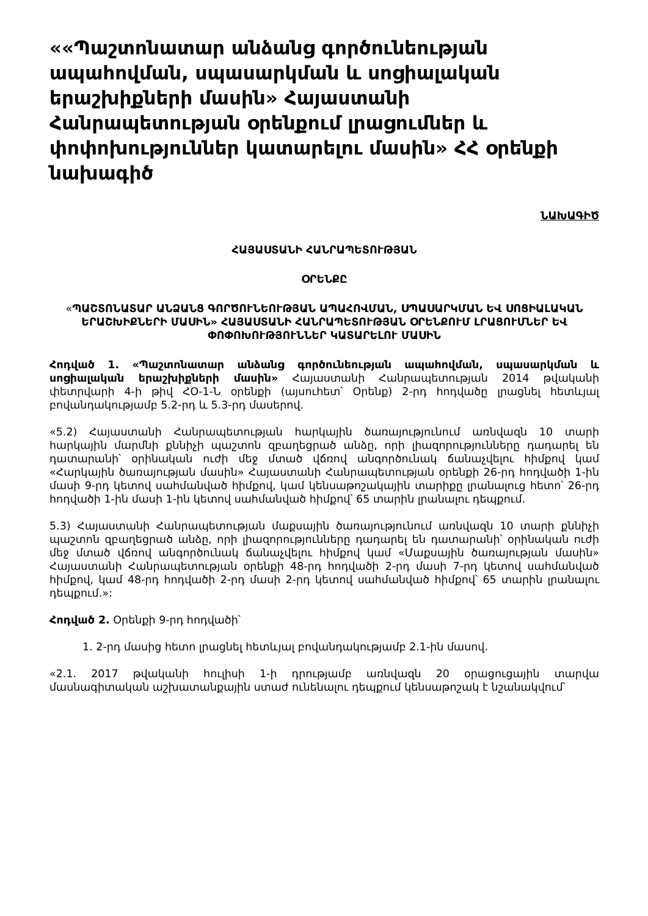««Պաշտոնատար անձանց գործունեության ապահովման, սպասարկման և սոցիալական երաշխիքների մասին» Հայաստանի Հանրապետության օրենքում լրացումներ և փոփոխություններ կատարելու մասին» ՀՀ օրենքի նախագիծ
ՆԱԽԱԳԻԾ
ՀԱՅԱՍՏԱՆԻ ՀԱՆՐԱՊԵՏՈՒԹՅԱՆ
ՕՐԵՆՔԸ
«ՊԱՇՏՈՆԱՏԱՐ ԱՆՁԱՆՑ ԳՈՐԾՈՒՆԵՈՒԹՅԱՆ ԱՊԱՀՈՎՄԱՆ, ՍՊԱՍԱՐԿՄԱՆ ԵՎ ՍՈՑԻԱԼԱԿԱՆ ԵՐԱՇԽԻՔՆԵՐԻ ՄԱՍԻՆ» ՀԱՅԱՍՏԱՆԻ ՀԱՆՐԱՊԵՏՈՒԹՅԱՆ ՕՐԵՆՔՈՒՄ ԼՐԱՑՈՒՄՆԵՐ ԵՎ ՓՈՓՈԽՈՒԹՅՈՒՆՆԵՐ ԿԱՏԱՐԵԼՈՒ ՄԱՍԻՆ
Հոդված 1. «Պաշտոնատար անձանց գործունեության ապահովման, սպասարկման և սոցիալական երաշխիքների մասին» Հայաստանի Հանրապետության 2014 թվականի փետրվարի 4-ի թիվ ՀՕ-1-Ն օրենքի (այսուհետ՝ Օրենք) 2-րդ հոդվածը լրացնել հետևյալ բովանդակությամբ 5.2-րդ և 5.3-րդ մասերով.
«5.2) Հայաստանի Հանրապետության հարկային ծառայությունում առնվազն 10 տարի հարկային մարմնի քննիչի պաշտոն զբաղեցրած անձը, որի լիազորությունները դադարել են դատարանի՝ օրինական ուժի մեջ մտած վճռով անգործունակ ճանաչվելու հիմքով կամ «Հարկային ծառայության մասին» Հայաստանի Հանրապետության օրենքի 26-րդ հոդվածի 1-ին մասի 9-րդ կետով սահմանված հիմքով, կամ կենսաթոշակային տարիքը լրանալուց հետո՝ 26-րդ հոդվածի 1-ին մասի 1-ին կետով սահմանված հիմքով՝ 65 տարին լրանալու դեպքում.
5.3) Հայաստանի Հանրապետության մաքսային ծառայությունում առնվազն 10 տարի քննիչի պաշտոն զբաղեցրած անձը, որի լիազորությունները դադարել են դատարանի՝ օրինական ուժի մեջ մտած վճռով անգործունակ ճանաչվելու հիմքով կամ «Մաքսային ծառայության մասին» Հայաստանի Հանրապետության օրենքի 48-րդ հոդվածի 2-րդ մասի 7-րդ կետով սահմանված հիմքով, կամ 48-րդ հոդվածի 2-րդ մասի 2-րդ կետով սահմանված հիմքով՝ 65 տարին լրանալու դեպքում.»:
Հոդված 2. Օրենքի 9-րդ հոդվածի՝
1. 2-րդ մասից հետո լրացնել հետևյալ բովանդակությամբ 2.1-ին մասով.
«2.1. 2017 թվականի հուլիսի 1-ի դրությամբ առնվազն 20 օրացուցային տարվա մասնագիտական աշխատանքային ստաժ ունենալու դեպքում կենսաթոշակ է նշանակվում՝